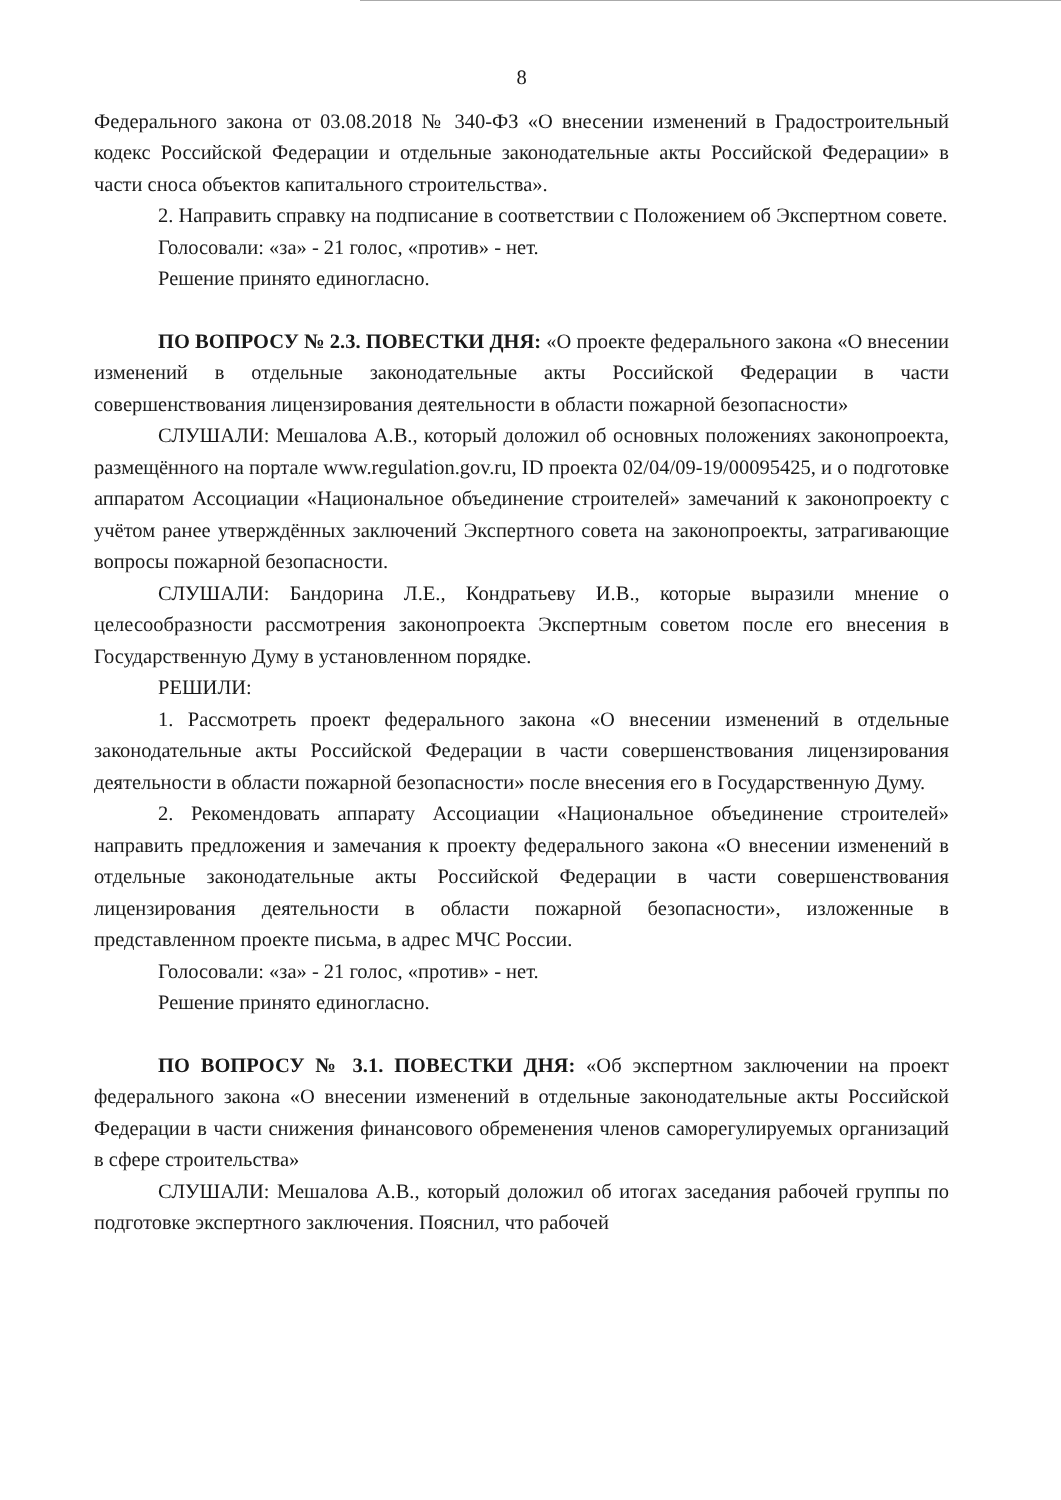8
Федерального закона от 03.08.2018 № 340-ФЗ «О внесении изменений в Градостроительный кодекс Российской Федерации и отдельные законодательные акты Российской Федерации» в части сноса объектов капитального строительства».
2. Направить справку на подписание в соответствии с Положением об Экспертном совете.
Голосовали: «за» - 21 голос, «против» - нет.
Решение принято единогласно.
ПО ВОПРОСУ № 2.3. ПОВЕСТКИ ДНЯ: «О проекте федерального закона «О внесении изменений в отдельные законодательные акты Российской Федерации в части совершенствования лицензирования деятельности в области пожарной безопасности»
СЛУШАЛИ: Мешалова А.В., который доложил об основных положениях законопроекта, размещённого на портале www.regulation.gov.ru, ID проекта 02/04/09-19/00095425, и о подготовке аппаратом Ассоциации «Национальное объединение строителей» замечаний к законопроекту с учётом ранее утверждённых заключений Экспертного совета на законопроекты, затрагивающие вопросы пожарной безопасности.
СЛУШАЛИ: Бандорина Л.Е., Кондратьеву И.В., которые выразили мнение о целесообразности рассмотрения законопроекта Экспертным советом после его внесения в Государственную Думу в установленном порядке.
РЕШИЛИ:
1. Рассмотреть проект федерального закона «О внесении изменений в отдельные законодательные акты Российской Федерации в части совершенствования лицензирования деятельности в области пожарной безопасности» после внесения его в Государственную Думу.
2. Рекомендовать аппарату Ассоциации «Национальное объединение строителей» направить предложения и замечания к проекту федерального закона «О внесении изменений в отдельные законодательные акты Российской Федерации в части совершенствования лицензирования деятельности в области пожарной безопасности», изложенные в представленном проекте письма, в адрес МЧС России.
Голосовали: «за» - 21 голос, «против» - нет.
Решение принято единогласно.
ПО ВОПРОСУ № 3.1. ПОВЕСТКИ ДНЯ: «Об экспертном заключении на проект федерального закона «О внесении изменений в отдельные законодательные акты Российской Федерации в части снижения финансового обременения членов саморегулируемых организаций в сфере строительства»
СЛУШАЛИ: Мешалова А.В., который доложил об итогах заседания рабочей группы по подготовке экспертного заключения. Пояснил, что рабочей